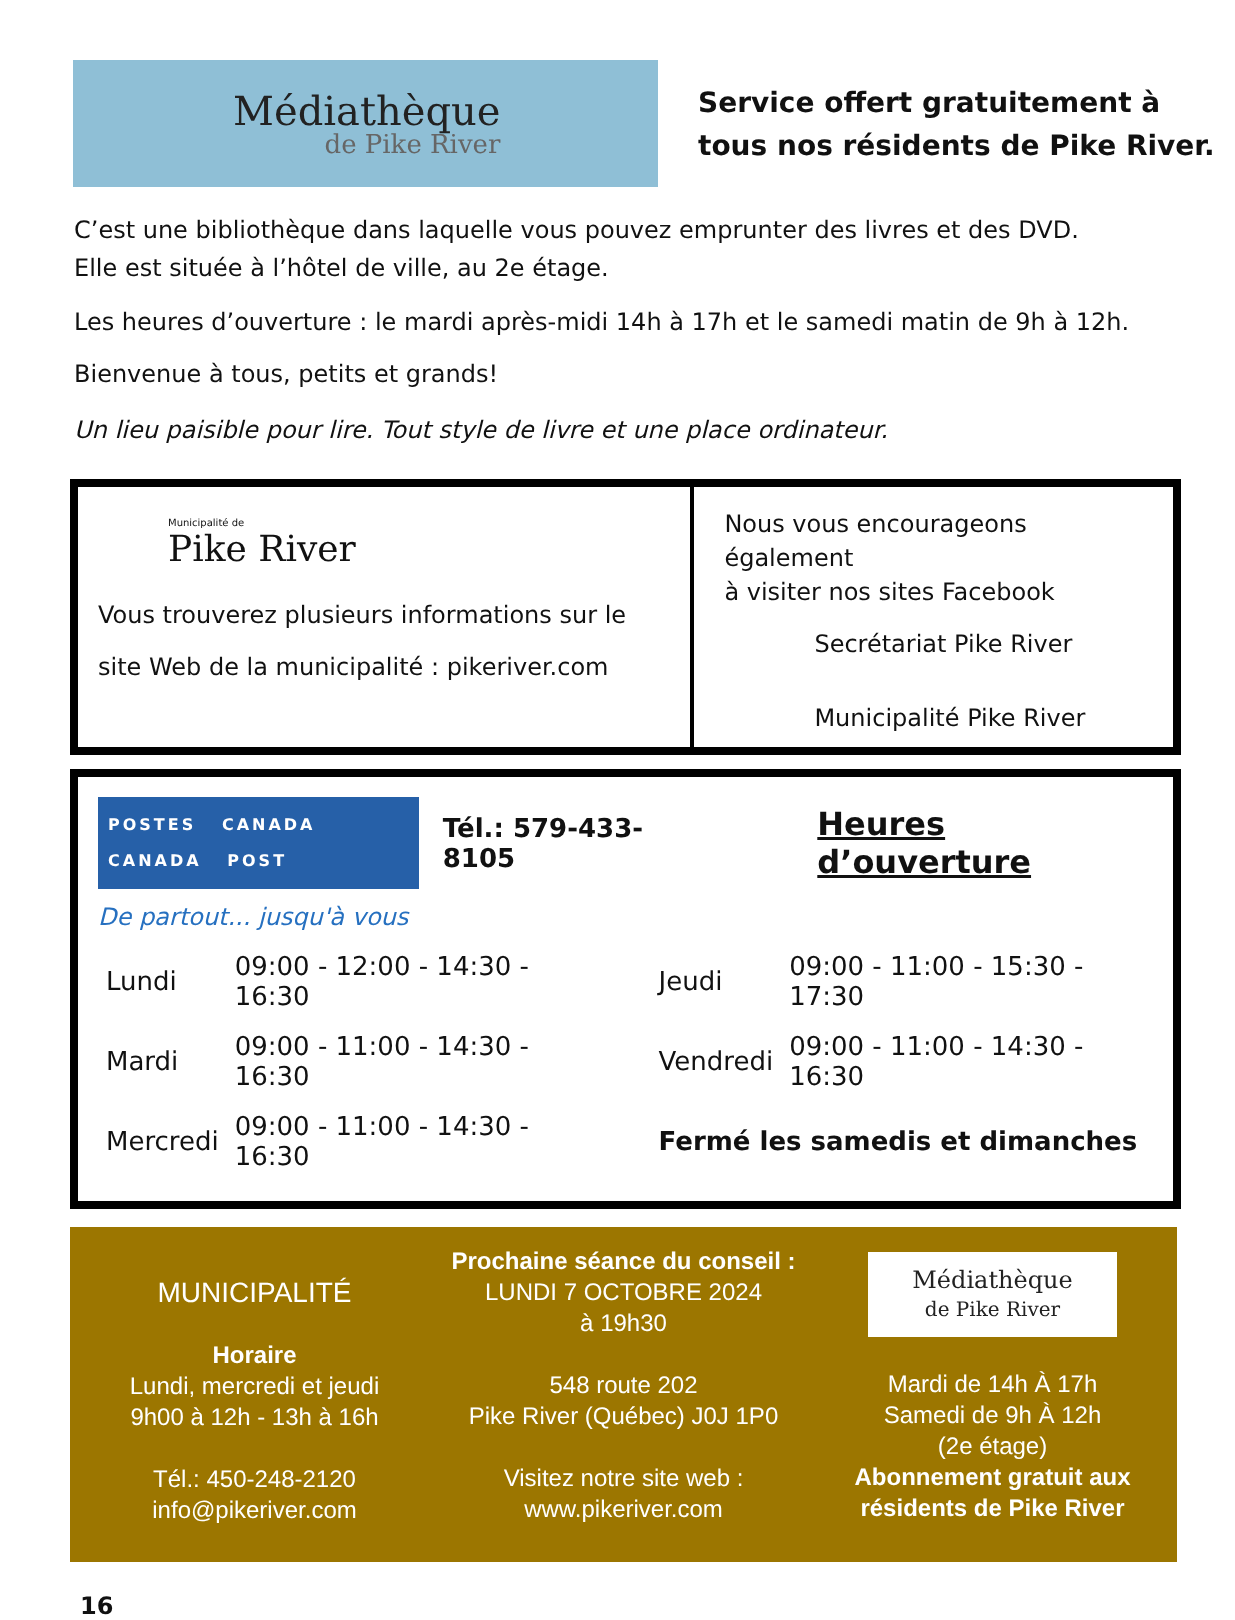Médiathèque
de Pike River
Service offert gratuitement à
tous nos résidents de Pike River.
C’est une bibliothèque dans laquelle vous pouvez emprunter des livres et des DVD.
Elle est située à l’hôtel de ville, au 2e étage.
Les heures d’ouverture : le mardi après-midi 14h à 17h et le samedi matin de 9h à 12h.
Bienvenue à tous, petits et grands!
Un lieu paisible pour lire. Tout style de livre et une place ordinateur.
Municipalité de
Pike River
Vous trouverez plusieurs informations sur le site Web de la municipalité : pikeriver.com
Nous vous encourageons également
à visiter nos sites Facebook
Secrétariat Pike River
Municipalité Pike River
POSTES CANADA
CANADA POST
Tél.: 579-433-8105
Heures d’ouverture
De partout... jusqu'à vous
| Lundi | 09:00 - 12:00 - 14:30 - 16:30 | Jeudi | 09:00 - 11:00 - 15:30 - 17:30 |
| Mardi | 09:00 - 11:00 - 14:30 - 16:30 | Vendredi | 09:00 - 11:00 - 14:30 - 16:30 |
| Mercredi | 09:00 - 11:00 - 14:30 - 16:30 | Fermé les samedis et dimanches | |
MUNICIPALITÉ
Horaire
Lundi, mercredi et jeudi
9h00 à 12h - 13h à 16h
Tél.: 450-248-2120
info@pikeriver.com
Prochaine séance du conseil :
LUNDI 7 OCTOBRE 2024
à 19h30
548 route 202
Pike River (Québec) J0J 1P0
Visitez notre site web :
www.pikeriver.com
Médiathèque
de Pike River
Mardi de 14h À 17h
Samedi de 9h À 12h
(2e étage)
Abonnement gratuit aux résidents de Pike River
16